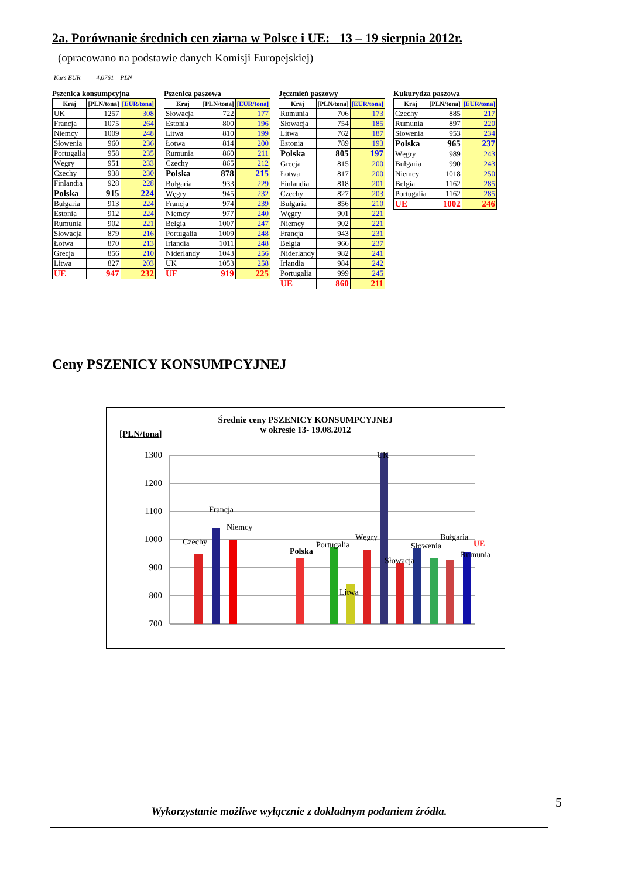2a. Porównanie średnich cen ziarna w Polsce i UE: 13 – 19 sierpnia 2012r.
(opracowano na podstawie danych Komisji Europejskiej)
Kurs EUR = 4,0761 PLN
Pszenica konsumpcyjna
| Kraj | [PLN/tona] | [EUR/tona] |
| --- | --- | --- |
| UK | 1257 | 308 |
| Francja | 1075 | 264 |
| Niemcy | 1009 | 248 |
| Słowenia | 960 | 236 |
| Portugalia | 958 | 235 |
| Węgry | 951 | 233 |
| Czechy | 938 | 230 |
| Finlandia | 928 | 228 |
| Polska | 915 | 224 |
| Bułgaria | 913 | 224 |
| Estonia | 912 | 224 |
| Rumunia | 902 | 221 |
| Słowacja | 879 | 216 |
| Łotwa | 870 | 213 |
| Grecja | 856 | 210 |
| Litwa | 827 | 203 |
| UE | 947 | 232 |
Pszenica paszowa
| Kraj | [PLN/tona] | [EUR/tona] |
| --- | --- | --- |
| Słowacja | 722 | 177 |
| Estonia | 800 | 196 |
| Litwa | 810 | 199 |
| Łotwa | 814 | 200 |
| Rumunia | 860 | 211 |
| Czechy | 865 | 212 |
| Polska | 878 | 215 |
| Bułgaria | 933 | 229 |
| Węgry | 945 | 232 |
| Francja | 974 | 239 |
| Niemcy | 977 | 240 |
| Belgia | 1007 | 247 |
| Portugalia | 1009 | 248 |
| Irlandia | 1011 | 248 |
| Niderlandy | 1043 | 256 |
| UK | 1053 | 258 |
| UE | 919 | 225 |
Jęczmień paszowy
| Kraj | [PLN/tona] | [EUR/tona] |
| --- | --- | --- |
| Rumunia | 706 | 173 |
| Słowacja | 754 | 185 |
| Litwa | 762 | 187 |
| Estonia | 789 | 193 |
| Polska | 805 | 197 |
| Grecja | 815 | 200 |
| Łotwa | 817 | 200 |
| Finlandia | 818 | 201 |
| Czechy | 827 | 203 |
| Bułgaria | 856 | 210 |
| Węgry | 901 | 221 |
| Niemcy | 902 | 221 |
| Francja | 943 | 231 |
| Belgia | 966 | 237 |
| Niderlandy | 982 | 241 |
| Irlandia | 984 | 242 |
| Portugalia | 999 | 245 |
| UE | 860 | 211 |
Kukurydza paszowa
| Kraj | [PLN/tona] | [EUR/tona] |
| --- | --- | --- |
| Czechy | 885 | 217 |
| Rumunia | 897 | 220 |
| Słowenia | 953 | 234 |
| Polska | 965 | 237 |
| Węgry | 989 | 243 |
| Bułgaria | 990 | 243 |
| Niemcy | 1018 | 250 |
| Belgia | 1162 | 285 |
| Portugalia | 1162 | 285 |
| UE | 1002 | 246 |
Ceny PSZENICY KONSUMPCYJNEJ
Średnie ceny PSZENICY KONSUMPCYJNEJ
w okresie 13- 19.08.2012
[PLN/tona]
1300
1200
1100
1000
900
800
700
Czechy
Francja
Niemcy
Polska
Portugalia
Litwa
Węgry
UK
Słowenia
Słowacja
Bułgaria
Rumunia
UE
Wykorzystanie możliwe wyłącznie z dokładnym podaniem źródła.
5